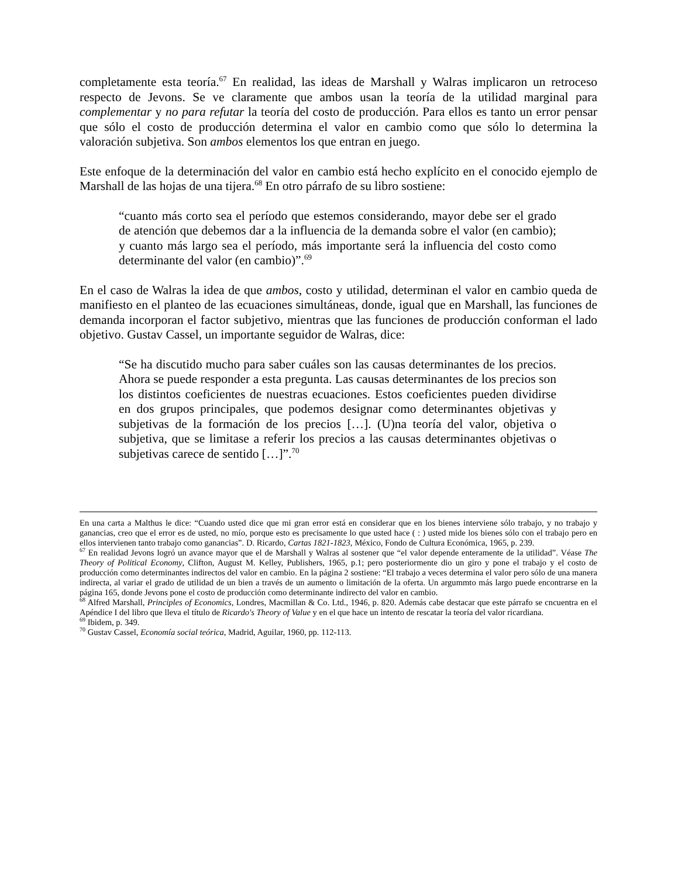completamente esta teoría.<sup>67</sup> En realidad, las ideas de Marshall y Walras implicaron un retroceso respecto de Jevons. Se ve claramente que ambos usan la teoría de la utilidad marginal para complementar y no para refutar la teoría del costo de producción. Para ellos es tanto un error pensar que sólo el costo de producción determina el valor en cambio como que sólo lo determina la valoración subjetiva. Son ambos elementos los que entran en juego.
Este enfoque de la determinación del valor en cambio está hecho explícito en el conocido ejemplo de Marshall de las hojas de una tijera.<sup>68</sup> En otro párrafo de su libro sostiene:
“cuanto más corto sea el período que estemos considerando, mayor debe ser el grado de atención que debemos dar a la influencia de la demanda sobre el valor (en cambio); y cuanto más largo sea el período, más importante será la influencia del costo como determinante del valor (en cambio)”.<sup>69</sup>
En el caso de Walras la idea de que ambos, costo y utilidad, determinan el valor en cambio queda de manifiesto en el planteo de las ecuaciones simultáneas, donde, igual que en Marshall, las funciones de demanda incorporan el factor subjetivo, mientras que las funciones de producción conforman el lado objetivo. Gustav Cassel, un importante seguidor de Walras, dice:
“Se ha discutido mucho para saber cuáles son las causas determinantes de los precios. Ahora se puede responder a esta pregunta. Las causas determinantes de los precios son los distintos coeficientes de nuestras ecuaciones. Estos coeficientes pueden dividirse en dos grupos principales, que podemos designar como determinantes objetivas y subjetivas de la formación de los precios […]. (U)na teoría del valor, objetiva o subjetiva, que se limitase a referir los precios a las causas determinantes objetivas o subjetivas carece de sentido […]”.<sup>70</sup>
En una carta a Malthus le dice: “Cuando usted dice que mi gran error está en considerar que en los bienes interviene sólo trabajo, y no trabajo y ganancias, creo que el error es de usted, no mío, porque esto es precisamente lo que usted hace ( : ) usted mide los bienes sólo con el trabajo pero en ellos intervienen tanto trabajo como ganancias”. D. Ricardo, Cartas 1821-1823, México, Fondo de Cultura Económica, 1965, p. 239.
<sup>67</sup> En realidad Jevons logró un avance mayor que el de Marshall y Walras al sostener que “el valor depende enteramente de la utilidad”. Véase The Theory of Political Economy, Clifton, August M. Kelley, Publishers, 1965, p.1; pero posteriormente dio un giro y pone el trabajo y el costo de producción como determinantes indirectos del valor en cambio. En la página 2 sostiene: “El trabajo a veces determina el valor pero sólo de una manera indirecta, al variar el grado de utilidad de un bien a través de un aumento o limitación de la oferta. Un argummto más largo puede encontrarse en la página 165, donde Jevons pone el costo de producción como determinante indirecto del valor en cambio.
<sup>68</sup> Alfred Marshall, Principles of Economics, Londres, Macmillan & Co. Ltd., 1946, p. 820. Además cabe destacar que este párrafo se cncuentra en el Apéndice I del libro que lleva el título de Ricardo's Theory of Value y en el que hace un intento de rescatar la teoría del valor ricardiana.
<sup>69</sup> Ibidem, p. 349.
<sup>70</sup> Gustav Cassel, Economía social teórica, Madrid, Aguilar, 1960, pp. 112-113.